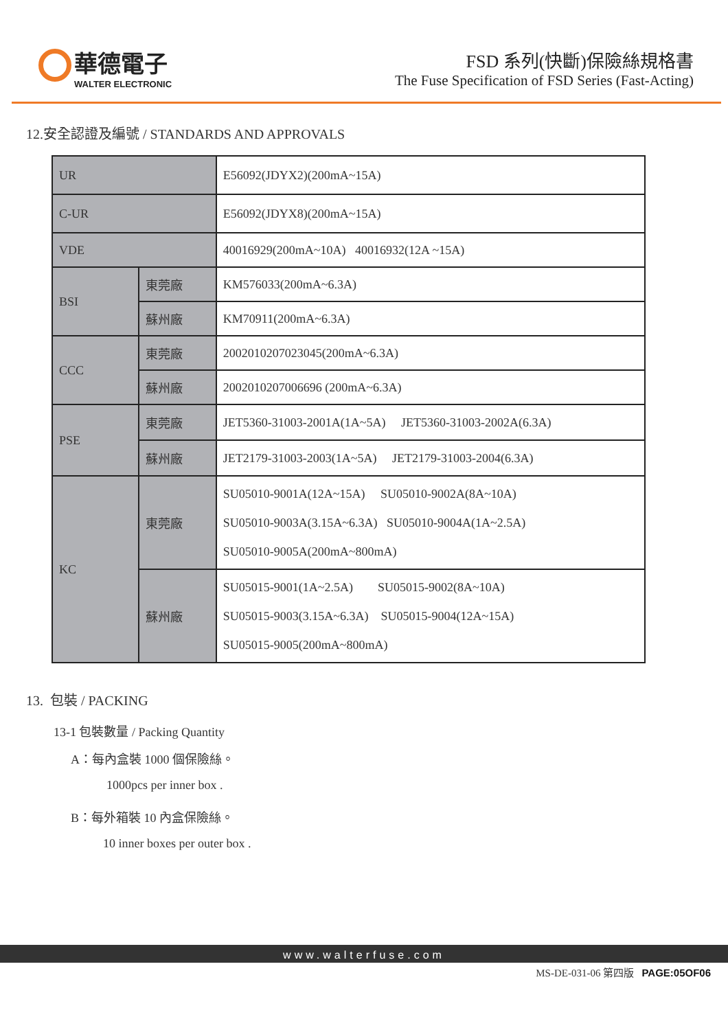華德電子
WALTER ELECTRONIC
FSD 系列(快斷)保險絲規格書
The Fuse Specification of FSD Series (Fast-Acting)
12.安全認證及編號 / STANDARDS AND APPROVALS
| UR | | E56092(JDYX2)(200mA~15A) |
| C-UR | | E56092(JDYX8)(200mA~15A) |
| VDE | | 40016929(200mA~10A) 40016932(12A ~15A) |
| BSI | 東莞廠 | KM576033(200mA~6.3A) |
| | 蘇州廠 | KM70911(200mA~6.3A) |
| CCC | 東莞廠 | 2002010207023045(200mA~6.3A) |
| | 蘇州廠 | 2002010207006696 (200mA~6.3A) |
| PSE | 東莞廠 | JET5360-31003-2001A(1A~5A) JET5360-31003-2002A(6.3A) |
| | 蘇州廠 | JET2179-31003-2003(1A~5A) JET2179-31003-2004(6.3A) |
| KC | 東莞廠 | SU05010-9001A(12A~15A) SU05010-9002A(8A~10A) SU05010-9003A(3.15A~6.3A) SU05010-9004A(1A~2.5A) SU05010-9005A(200mA~800mA) |
| | 蘇州廠 | SU05015-9001(1A~2.5A) SU05015-9002(8A~10A) SU05015-9003(3.15A~6.3A) SU05015-9004(12A~15A) SU05015-9005(200mA~800mA) |
13. 包裝 / PACKING
13-1 包裝數量 / Packing Quantity
A：每內盒裝 1000 個保險絲。
1000pcs per inner box .
B：每外箱裝 10 內盒保險絲。
10 inner boxes per outer box .
www.walterfuse.com
MS-DE-031-06 第四版 PAGE:05OF06